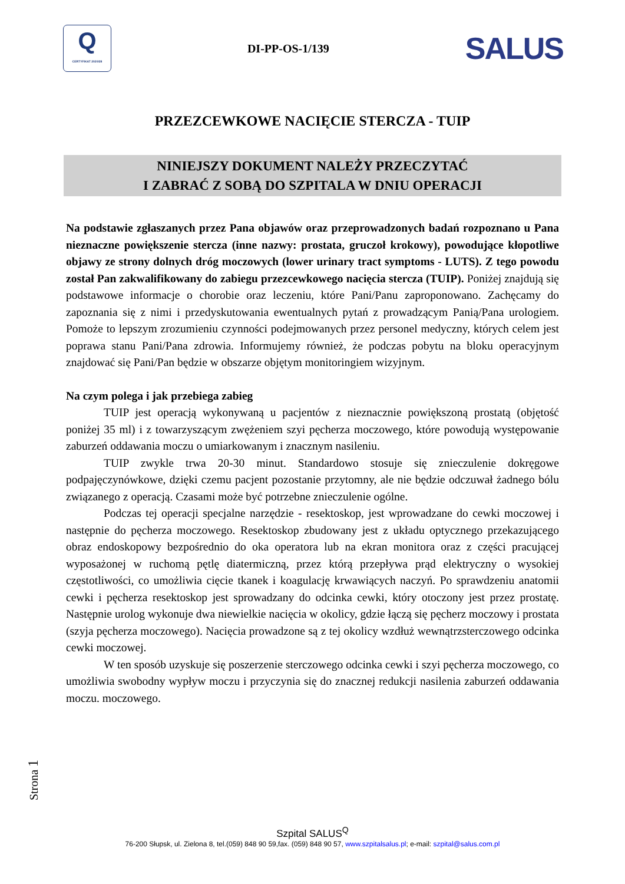Q
CERTYFIKAT 2020/28
DI-PP-OS-1/139
SALUS
PRZEZCEWKOWE NACIĘCIE STERCZA - TUIP
NINIEJSZY DOKUMENT NALEŻY PRZECZYTAĆ
I ZABRAĆ Z SOBĄ DO SZPITALA W DNIU OPERACJI
Na podstawie zgłaszanych przez Pana objawów oraz przeprowadzonych badań rozpoznano u Pana nieznaczne powiększenie stercza (inne nazwy: prostata, gruczoł krokowy), powodujące kłopotliwe objawy ze strony dolnych dróg moczowych (lower urinary tract symptoms - LUTS). Z tego powodu został Pan zakwalifikowany do zabiegu przezcewkowego nacięcia stercza (TUIP). Poniżej znajdują się podstawowe informacje o chorobie oraz leczeniu, które Pani/Panu zaproponowano. Zachęcamy do zapoznania się z nimi i przedyskutowania ewentualnych pytań z prowadzącym Panią/Pana urologiem. Pomoże to lepszym zrozumieniu czynności podejmowanych przez personel medyczny, których celem jest poprawa stanu Pani/Pana zdrowia. Informujemy również, że podczas pobytu na bloku operacyjnym znajdować się Pani/Pan będzie w obszarze objętym monitoringiem wizyjnym.
Na czym polega i jak przebiega zabieg
TUIP jest operacją wykonywaną u pacjentów z nieznacznie powiększoną prostatą (objętość poniżej 35 ml) i z towarzyszącym zwężeniem szyi pęcherza moczowego, które powodują występowanie zaburzeń oddawania moczu o umiarkowanym i znacznym nasileniu.
TUIP zwykle trwa 20-30 minut. Standardowo stosuje się znieczulenie dokręgowe podpajęczynówkowe, dzięki czemu pacjent pozostanie przytomny, ale nie będzie odczuwał żadnego bólu związanego z operacją. Czasami może być potrzebne znieczulenie ogólne.
Podczas tej operacji specjalne narzędzie - resektoskop, jest wprowadzane do cewki moczowej i następnie do pęcherza moczowego. Resektoskop zbudowany jest z układu optycznego przekazującego obraz endoskopowy bezpośrednio do oka operatora lub na ekran monitora oraz z części pracującej wyposażonej w ruchomą pętlę diatermiczną, przez którą przepływa prąd elektryczny o wysokiej częstotliwości, co umożliwia cięcie tkanek i koagulację krwawiących naczyń. Po sprawdzeniu anatomii cewki i pęcherza resektoskop jest sprowadzany do odcinka cewki, który otoczony jest przez prostatę. Następnie urolog wykonuje dwa niewielkie nacięcia w okolicy, gdzie łączą się pęcherz moczowy i prostata (szyja pęcherza moczowego). Nacięcia prowadzone są z tej okolicy wzdłuż wewnątrzsterczowego odcinka cewki moczowej.
W ten sposób uzyskuje się poszerzenie sterczowego odcinka cewki i szyi pęcherza moczowego, co umożliwia swobodny wypływ moczu i przyczynia się do znacznej redukcji nasilenia zaburzeń oddawania moczu. moczowego.
Strona 1
Szpital SALUS<sup>Q</sup>
76-200 Słupsk, ul. Zielona 8, tel.(059) 848 90 59,fax. (059) 848 90 57, www.szpitalsalus.pl; e-mail: szpital@salus.com.pl